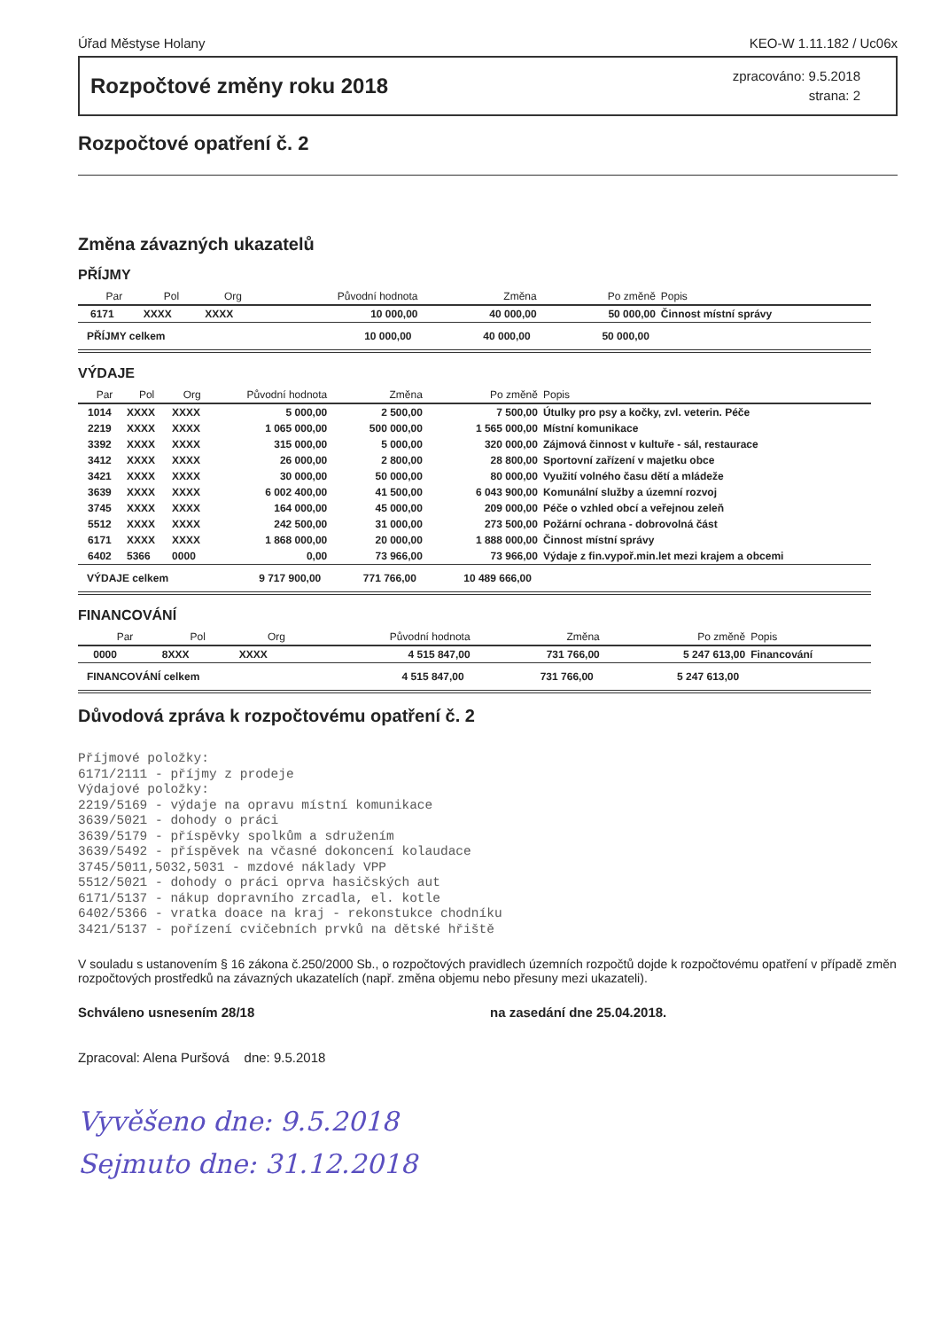Úřad Městyse Holany KEO-W 1.11.182 / Uc06x
Rozpočtové změny roku 2018
zpracováno: 9.5.2018
strana: 2
Rozpočtové opatření č. 2
Změna závazných ukazatelů
PŘÍJMY
| | Par | Pol | Org | Původní hodnota | Změna | Po změně | Popis |
| --- | --- | --- | --- | --- | --- | --- | --- |
| | 6171 | XXXX | XXXX | 10 000,00 | 40 000,00 | 50 000,00 | Činnost místní správy |
| PŘÍJMY celkem | | | | 10 000,00 | 40 000,00 | 50 000,00 | |
VÝDAJE
| | Par | Pol | Org | Původní hodnota | Změna | Po změně | Popis |
| --- | --- | --- | --- | --- | --- | --- | --- |
| | 1014 | XXXX | XXXX | 5 000,00 | 2 500,00 | 7 500,00 | Útulky pro psy a kočky, zvl. veterin. Péče |
| | 2219 | XXXX | XXXX | 1 065 000,00 | 500 000,00 | 1 565 000,00 | Místní komunikace |
| | 3392 | XXXX | XXXX | 315 000,00 | 5 000,00 | 320 000,00 | Zájmová činnost v kultuře - sál, restaurace |
| | 3412 | XXXX | XXXX | 26 000,00 | 2 800,00 | 28 800,00 | Sportovní zařízení v majetku obce |
| | 3421 | XXXX | XXXX | 30 000,00 | 50 000,00 | 80 000,00 | Využití volného času dětí a mládeže |
| | 3639 | XXXX | XXXX | 6 002 400,00 | 41 500,00 | 6 043 900,00 | Komunální služby a územní rozvoj |
| | 3745 | XXXX | XXXX | 164 000,00 | 45 000,00 | 209 000,00 | Péče o vzhled obcí a veřejnou zeleň |
| | 5512 | XXXX | XXXX | 242 500,00 | 31 000,00 | 273 500,00 | Požární ochrana - dobrovolná část |
| | 6171 | XXXX | XXXX | 1 868 000,00 | 20 000,00 | 1 888 000,00 | Činnost místní správy |
| | 6402 | 5366 | 0000 | 0,00 | 73 966,00 | 73 966,00 | Výdaje z fin.vypoř.min.let mezi krajem a obcemi |
| VÝDAJE celkem | | | | 9 717 900,00 | 771 766,00 | 10 489 666,00 | |
FINANCOVÁNÍ
| | Par | Pol | Org | Původní hodnota | Změna | Po změně | Popis |
| --- | --- | --- | --- | --- | --- | --- | --- |
| | 0000 | 8XXX | XXXX | 4 515 847,00 | 731 766,00 | 5 247 613,00 | Financování |
| FINANCOVÁNÍ celkem | | | | 4 515 847,00 | 731 766,00 | 5 247 613,00 | |
Důvodová zpráva k rozpočtovému opatření č. 2
Příjmové položky: 6171/2111 - příjmy z prodeje Výdajové položky: 2219/5169 - výdaje na opravu místní komunikace 3639/5021 - dohody o práci 3639/5179 - příspěvky spolkům a sdružením 3639/5492 - příspěvek na včasné dokoncení kolaudace 3745/5011,5032,5031 - mzdové náklady VPP 5512/5021 - dohody o práci oprva hasičských aut 6171/5137 - nákup dopravního zrcadla, el. kotle 6402/5366 - vratka doace na kraj - rekonstukce chodníku 3421/5137 - pořízení cvičebních prvků na dětské hřiště
V souladu s ustanovením § 16 zákona č.250/2000 Sb., o rozpočtových pravidlech územních rozpočtů dojde k rozpočtovému opatření v případě změn rozpočtových prostředků na závazných ukazatelích (např. změna objemu nebo přesuny mezi ukazateli).
Schváleno usnesením 28/18 na zasedání dne 25.04.2018.
Zpracoval: Alena Puršová dne: 9.5.2018
Vyvěšeno dne: 9.5.2018
Sejmuto dne: 31.12.2018